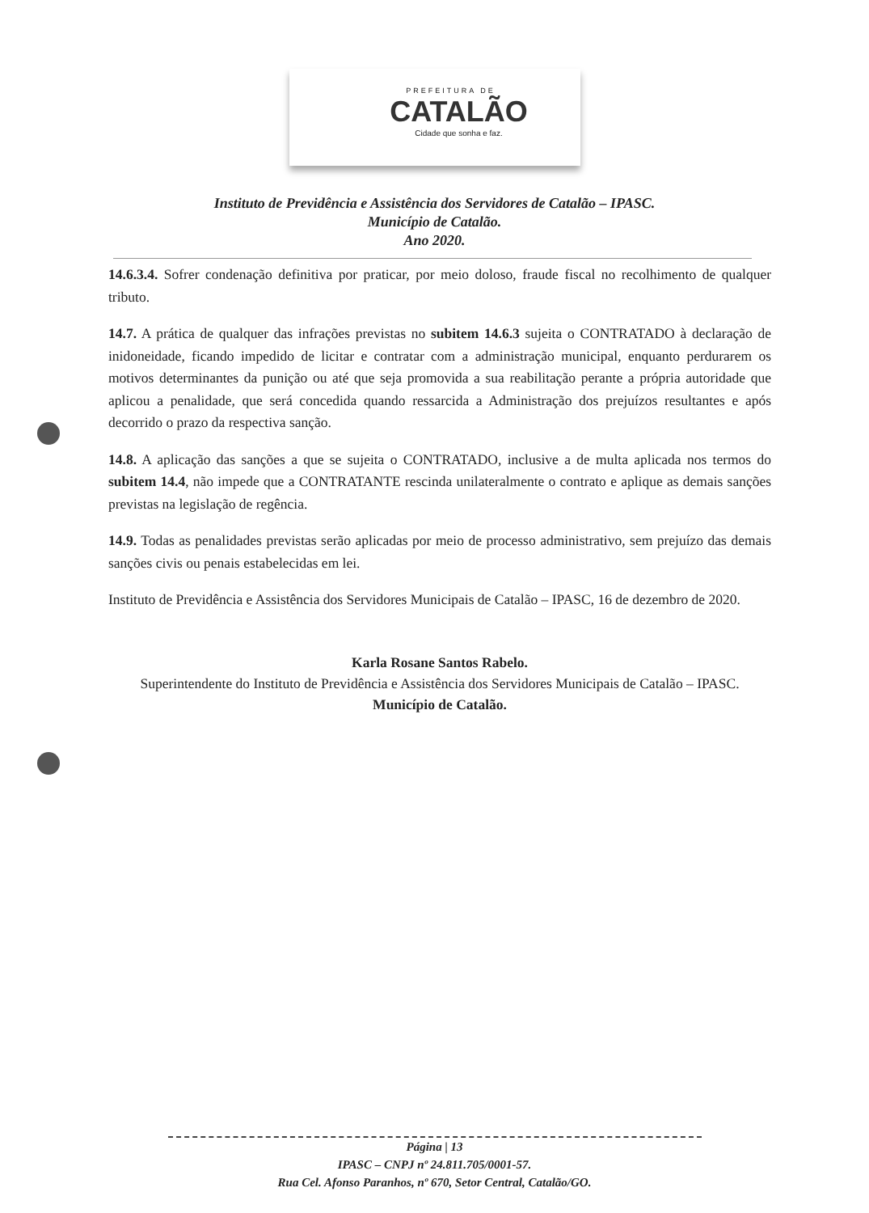PREFEITURA DE
CATALÃO
Cidade que sonha e faz.
Instituto de Previdência e Assistência dos Servidores de Catalão – IPASC.
Município de Catalão.
Ano 2020.
14.6.3.4. Sofrer condenação definitiva por praticar, por meio doloso, fraude fiscal no recolhimento de qualquer tributo.
14.7. A prática de qualquer das infrações previstas no subitem 14.6.3 sujeita o CONTRATADO à declaração de inidoneidade, ficando impedido de licitar e contratar com a administração municipal, enquanto perdurarem os motivos determinantes da punição ou até que seja promovida a sua reabilitação perante a própria autoridade que aplicou a penalidade, que será concedida quando ressarcida a Administração dos prejuízos resultantes e após decorrido o prazo da respectiva sanção.
14.8. A aplicação das sanções a que se sujeita o CONTRATADO, inclusive a de multa aplicada nos termos do subitem 14.4, não impede que a CONTRATANTE rescinda unilateralmente o contrato e aplique as demais sanções previstas na legislação de regência.
14.9. Todas as penalidades previstas serão aplicadas por meio de processo administrativo, sem prejuízo das demais sanções civis ou penais estabelecidas em lei.
Instituto de Previdência e Assistência dos Servidores Municipais de Catalão – IPASC, 16 de dezembro de 2020.
Karla Rosane Santos Rabelo.
Superintendente do Instituto de Previdência e Assistência dos Servidores Municipais de Catalão – IPASC.
Município de Catalão.
Página | 13
IPASC – CNPJ nº 24.811.705/0001-57.
Rua Cel. Afonso Paranhos, nº 670, Setor Central, Catalão/GO.